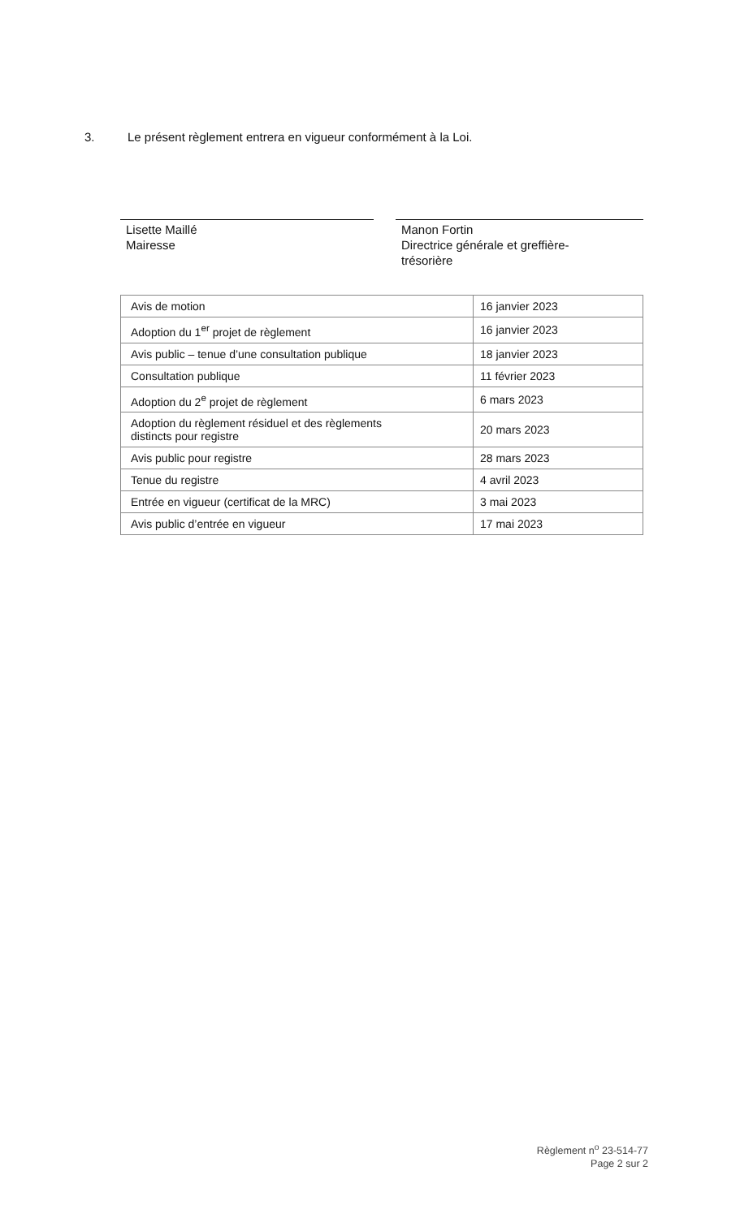3. Le présent règlement entrera en vigueur conformément à la Loi.
Lisette Maillé
Mairesse
Manon Fortin
Directrice générale et greffière-
trésorière
| Avis de motion | 16 janvier 2023 |
| Adoption du 1<sup>er</sup> projet de règlement | 16 janvier 2023 |
| Avis public – tenue d’une consultation publique | 18 janvier 2023 |
| Consultation publique | 11 février 2023 |
| Adoption du 2<sup>e</sup> projet de règlement | 6 mars 2023 |
| Adoption du règlement résiduel et des règlements distincts pour registre | 20 mars 2023 |
| Avis public pour registre | 28 mars 2023 |
| Tenue du registre | 4 avril 2023 |
| Entrée en vigueur (certificat de la MRC) | 3 mai 2023 |
| Avis public d’entrée en vigueur | 17 mai 2023 |
Règlement n<sup>o</sup> 23-514-77
Page 2 sur 2